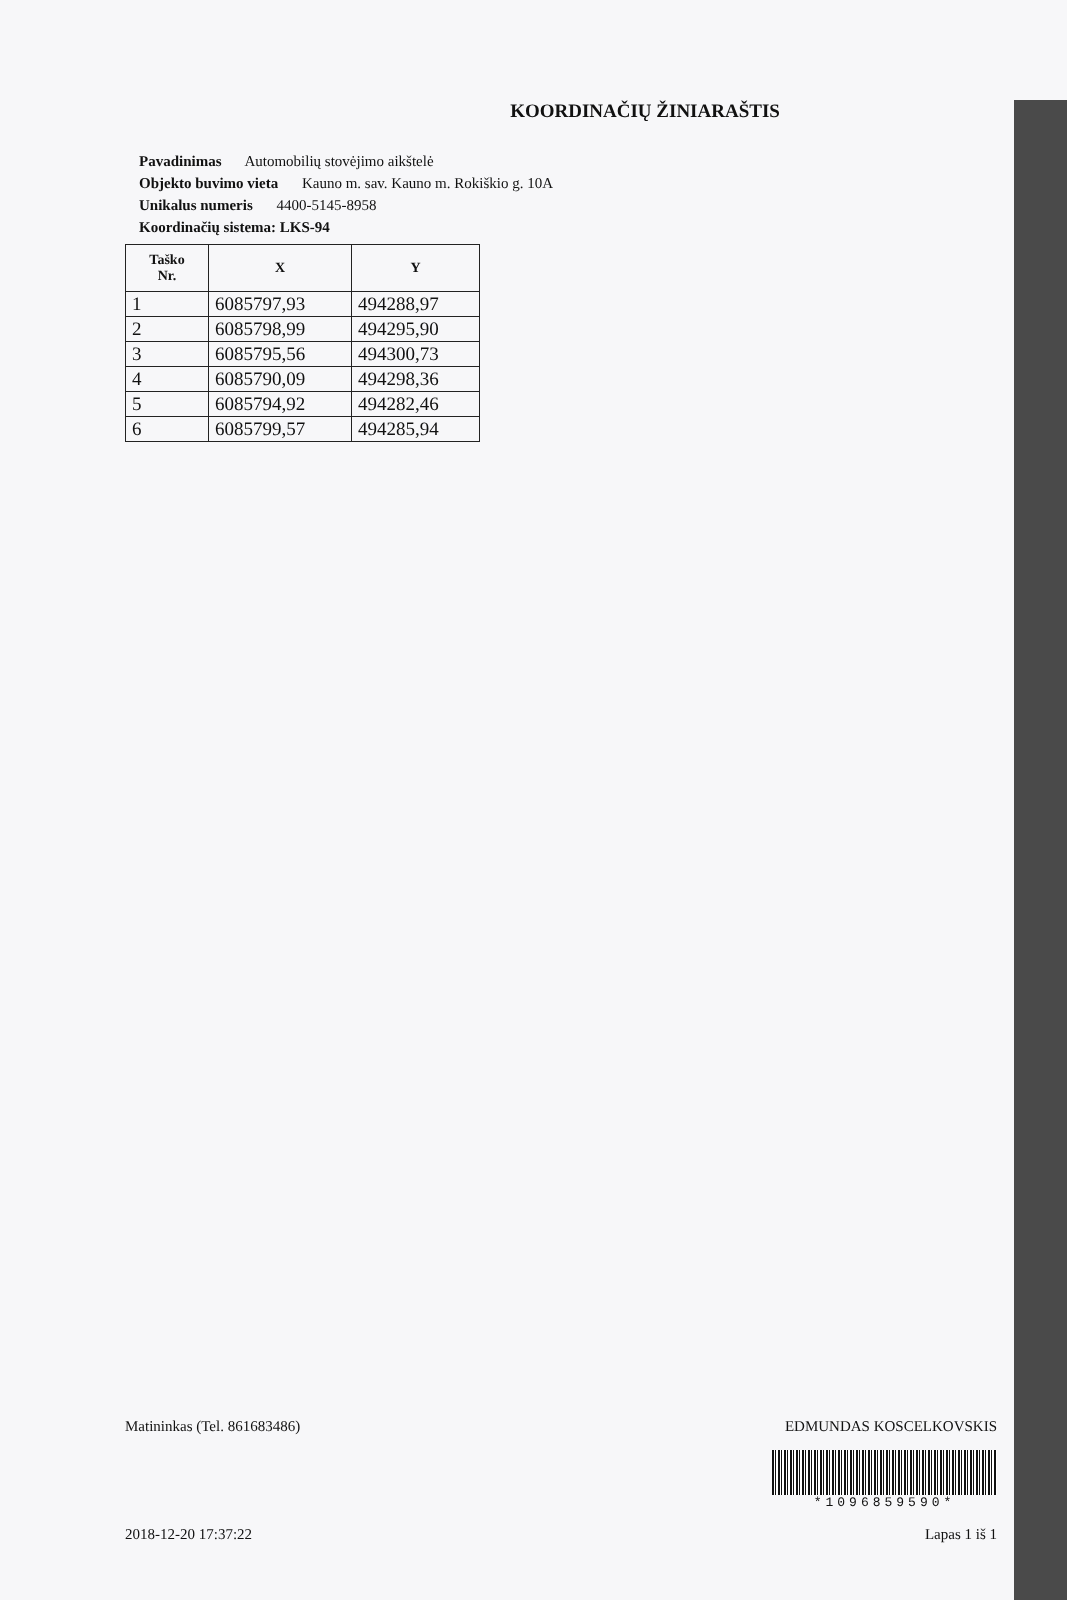KOORDINAČIŲ ŽINIARAŠTIS
Pavadinimas Automobilių stovėjimo aikštelė
Objekto buvimo vieta Kauno m. sav. Kauno m. Rokiškio g. 10A
Unikalus numeris 4400-5145-8958
Koordinačių sistema: LKS-94
| Taško Nr. | X | Y |
| --- | --- | --- |
| 1 | 6085797,93 | 494288,97 |
| 2 | 6085798,99 | 494295,90 |
| 3 | 6085795,56 | 494300,73 |
| 4 | 6085790,09 | 494298,36 |
| 5 | 6085794,92 | 494282,46 |
| 6 | 6085799,57 | 494285,94 |
Matininkas (Tel. 861683486) EDMUNDAS KOSCELKOVSKIS
*1096859590*
2018-12-20 17:37:22 Lapas 1 iš 1